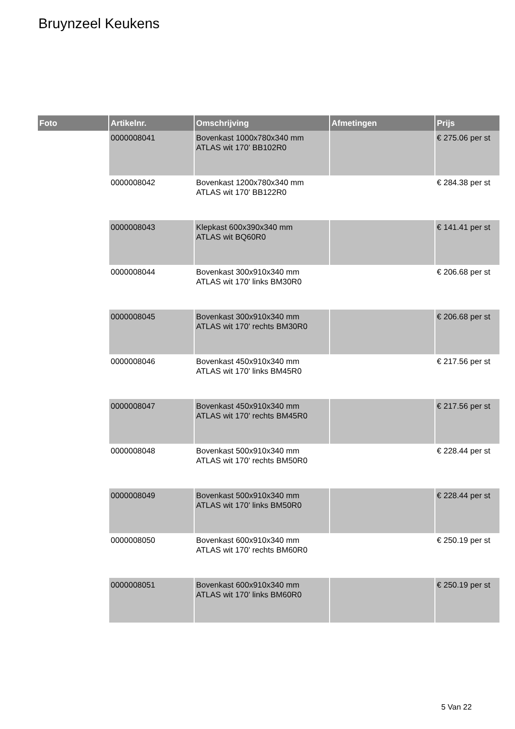Bruynzeel Keukens
| Foto | Artikelnr. | Omschrijving | Afmetingen | Prijs |
| --- | --- | --- | --- | --- |
| | 0000008041 | Bovenkast 1000x780x340 mm ATLAS wit 170' BB102R0 | | € 275.06 per st |
| | 0000008042 | Bovenkast 1200x780x340 mm ATLAS wit 170' BB122R0 | | € 284.38 per st |
| | 0000008043 | Klepkast 600x390x340 mm ATLAS wit BQ60R0 | | € 141.41 per st |
| | 0000008044 | Bovenkast 300x910x340 mm ATLAS wit 170' links BM30R0 | | € 206.68 per st |
| | 0000008045 | Bovenkast 300x910x340 mm ATLAS wit 170' rechts BM30R0 | | € 206.68 per st |
| | 0000008046 | Bovenkast 450x910x340 mm ATLAS wit 170' links BM45R0 | | € 217.56 per st |
| | 0000008047 | Bovenkast 450x910x340 mm ATLAS wit 170' rechts BM45R0 | | € 217.56 per st |
| | 0000008048 | Bovenkast 500x910x340 mm ATLAS wit 170' rechts BM50R0 | | € 228.44 per st |
| | 0000008049 | Bovenkast 500x910x340 mm ATLAS wit 170' links BM50R0 | | € 228.44 per st |
| | 0000008050 | Bovenkast 600x910x340 mm ATLAS wit 170' rechts BM60R0 | | € 250.19 per st |
| | 0000008051 | Bovenkast 600x910x340 mm ATLAS wit 170' links BM60R0 | | € 250.19 per st |
5 Van 22